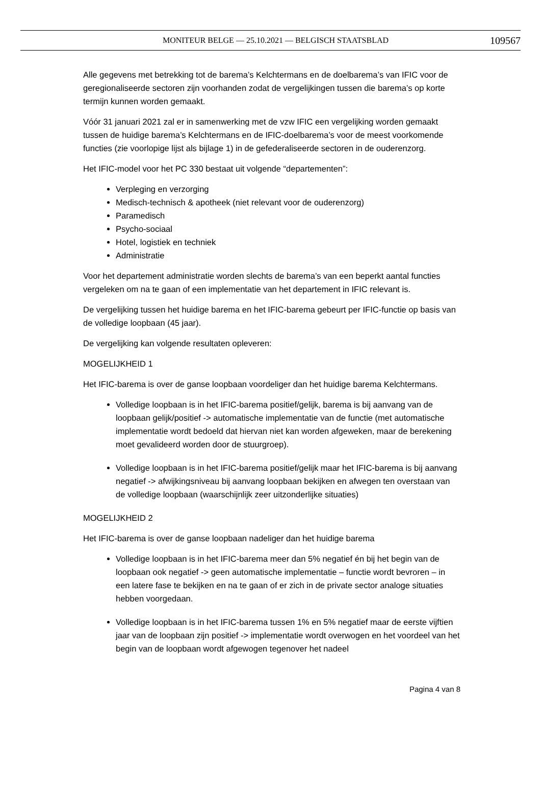MONITEUR BELGE — 25.10.2021 — BELGISCH STAATSBLAD 109567
Alle gegevens met betrekking tot de barema’s Kelchtermans en de doelbarema’s van IFIC voor de geregionaliseerde sectoren zijn voorhanden zodat de vergelijkingen tussen die barema’s op korte termijn kunnen worden gemaakt.
Vóór 31 januari 2021 zal er in samenwerking met de vzw IFIC een vergelijking worden gemaakt tussen de huidige barema’s Kelchtermans en de IFIC-doelbarema’s voor de meest voorkomende functies (zie voorlopige lijst als bijlage 1) in de gefederaliseerde sectoren in de ouderenzorg.
Het IFIC-model voor het PC 330 bestaat uit volgende “departementen”:
Verpleging en verzorging
Medisch-technisch & apotheek (niet relevant voor de ouderenzorg)
Paramedisch
Psycho-sociaal
Hotel, logistiek en techniek
Administratie
Voor het departement administratie worden slechts de barema’s van een beperkt aantal functies vergeleken om na te gaan of een implementatie van het departement in IFIC relevant is.
De vergelijking tussen het huidige barema en het IFIC-barema gebeurt per IFIC-functie op basis van de volledige loopbaan (45 jaar).
De vergelijking kan volgende resultaten opleveren:
MOGELIJKHEID 1
Het IFIC-barema is over de ganse loopbaan voordeliger dan het huidige barema Kelchtermans.
Volledige loopbaan is in het IFIC-barema positief/gelijk, barema is bij aanvang van de loopbaan gelijk/positief -> automatische implementatie van de functie (met automatische implementatie wordt bedoeld dat hiervan niet kan worden afgeweken, maar de berekening moet gevalideerd worden door de stuurgroep).
Volledige loopbaan is in het IFIC-barema positief/gelijk maar het IFIC-barema is bij aanvang negatief -> afwijkingsniveau bij aanvang loopbaan bekijken en afwegen ten overstaan van de volledige loopbaan (waarschijnlijk zeer uitzonderlijke situaties)
MOGELIJKHEID 2
Het IFIC-barema is over de ganse loopbaan nadeliger dan het huidige barema
Volledige loopbaan is in het IFIC-barema meer dan 5% negatief én bij het begin van de loopbaan ook negatief -> geen automatische implementatie – functie wordt bevroren – in een latere fase te bekijken en na te gaan of er zich in de private sector analoge situaties hebben voorgedaan.
Volledige loopbaan is in het IFIC-barema tussen 1% en 5% negatief maar de eerste vijftien jaar van de loopbaan zijn positief -> implementatie wordt overwogen en het voordeel van het begin van de loopbaan wordt afgewogen tegenover het nadeel
Pagina 4 van 8